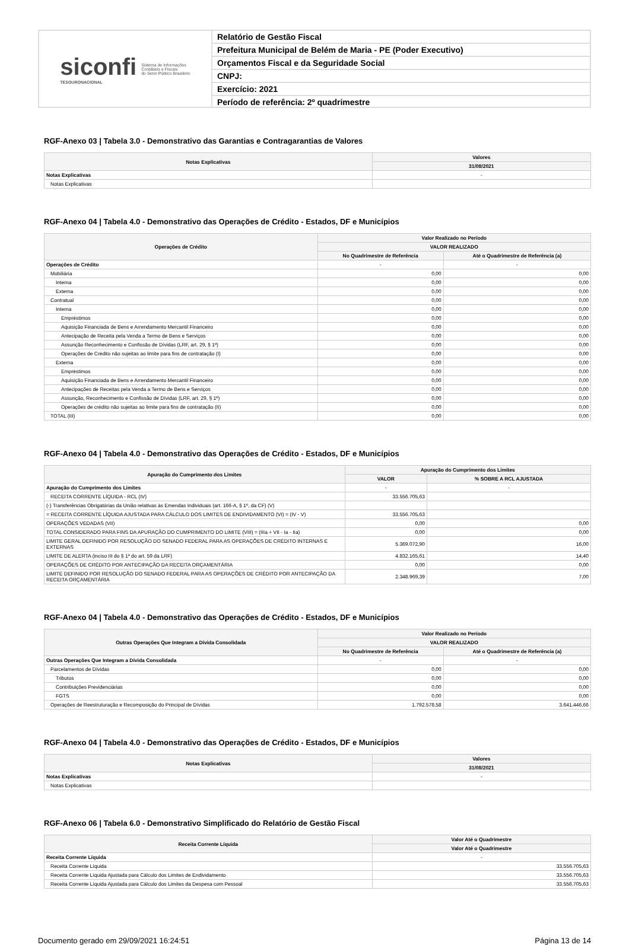siconfi
TESOURONACIONAL
Sistema de Informações
Contábeis e Fiscais
do Setor Público Brasileiro
Relatório de Gestão Fiscal
Prefeitura Municipal de Belém de Maria - PE (Poder Executivo)
Orçamentos Fiscal e da Seguridade Social
CNPJ:
Exercício: 2021
Período de referência: 2º quadrimestre
RGF-Anexo 03 | Tabela 3.0 - Demonstrativo das Garantias e Contragarantias de Valores
| Notas Explicativas | Valores |
| --- | --- |
| | 31/08/2021 |
| Notas Explicativas | - |
| Notas Explicativas | |
RGF-Anexo 04 | Tabela 4.0 - Demonstrativo das Operações de Crédito - Estados, DF e Municípios
| Operações de Crédito | Valor Realizado no Período | |
| --- | --- | --- |
| | VALOR REALIZADO | |
| | No Quadrimestre de Referência | Até o Quadrimestre de Referência (a) |
| Operações de Crédito | - | - |
| Mobiliária | 0,00 | 0,00 |
| Interna | 0,00 | 0,00 |
| Externa | 0,00 | 0,00 |
| Contratual | 0,00 | 0,00 |
| Interna | 0,00 | 0,00 |
| Empréstimos | 0,00 | 0,00 |
| Aquisição Financiada de Bens e Arrendamento Mercantil Financeiro | 0,00 | 0,00 |
| Antecipação de Receita pela Venda a Termo de Bens e Serviços | 0,00 | 0,00 |
| Assunção Reconhecimento e Confissão de Dívidas (LRF, art. 29, § 1º) | 0,00 | 0,00 |
| Operações de Crédito não sujeitas ao limite para fins de contratação (I) | 0,00 | 0,00 |
| Externa | 0,00 | 0,00 |
| Empréstimos | 0,00 | 0,00 |
| Aquisição Financiada de Bens e Arrendamento Mercantil Financeiro | 0,00 | 0,00 |
| Antecipações de Receitas pela Venda a Termo de Bens e Serviços | 0,00 | 0,00 |
| Assunção, Reconhecimento e Confissão de Dívidas (LRF, art. 29, § 1º) | 0,00 | 0,00 |
| Operações de crédito não sujeitas ao limite para fins de contratação (II) | 0,00 | 0,00 |
| TOTAL (III) | 0,00 | 0,00 |
RGF-Anexo 04 | Tabela 4.0 - Demonstrativo das Operações de Crédito - Estados, DF e Municípios
| Apuração do Cumprimento dos Limites | Apuração do Cumprimento dos Limites | |
| --- | --- | --- |
| | VALOR | % SOBRE A RCL AJUSTADA |
| Apuração do Cumprimento dos Limites | - | - |
| RECEITA CORRENTE LÍQUIDA - RCL (IV) | 33.556.705,63 | |
| (-) Transferências Obrigatórias da União relativas às Emendas Individuais (art. 166-A, § 1º, da CF) (V) | | |
| = RECEITA CORRENTE LÍQUIDA AJUSTADA PARA CÁLCULO DOS LIMITES DE ENDIVIDAMENTO (VI) = (IV - V) | 33.556.705,63 | |
| OPERAÇÕES VEDADAS (VII) | 0,00 | 0,00 |
| TOTAL CONSIDERADO PARA FINS DA APURAÇÃO DO CUMPRIMENTO DO LIMITE (VIII) = (IIIa + VII - Ia - IIa) | 0,00 | 0,00 |
| LIMITE GERAL DEFINIDO POR RESOLUÇÃO DO SENADO FEDERAL PARA AS OPERAÇÕES DE CRÉDITO INTERNAS E EXTERNAS | 5.369.072,90 | 16,00 |
| LIMITE DE ALERTA (inciso III do § 1º do art. 59 da LRF) | 4.832.165,61 | 14,40 |
| OPERAÇÕES DE CRÉDITO POR ANTECIPAÇÃO DA RECEITA ORÇAMENTÁRIA | 0,00 | 0,00 |
| LIMITE DEFINIDO POR RESOLUÇÃO DO SENADO FEDERAL PARA AS OPERAÇÕES DE CRÉDITO POR ANTECIPAÇÃO DA RECEITA ORÇAMENTÁRIA | 2.348.969,39 | 7,00 |
RGF-Anexo 04 | Tabela 4.0 - Demonstrativo das Operações de Crédito - Estados, DF e Municípios
| Outras Operações Que Integram a Dívida Consolidada | Valor Realizado no Período | |
| --- | --- | --- |
| | VALOR REALIZADO | |
| | No Quadrimestre de Referência | Até o Quadrimestre de Referência (a) |
| Outras Operações Que Integram a Dívida Consolidada | - | - |
| Parcelamentos de Dívidas | 0,00 | 0,00 |
| Tributos | 0,00 | 0,00 |
| Contribuições Previdenciárias | 0,00 | 0,00 |
| FGTS | 0,00 | 0,00 |
| Operações de Reestruturação e Recomposição do Principal de Dívidas | 1.792.578,58 | 3.641.446,66 |
RGF-Anexo 04 | Tabela 4.0 - Demonstrativo das Operações de Crédito - Estados, DF e Municípios
| Notas Explicativas | Valores |
| --- | --- |
| | 31/08/2021 |
| Notas Explicativas | - |
| Notas Explicativas | |
RGF-Anexo 06 | Tabela 6.0 - Demonstrativo Simplificado do Relatório de Gestão Fiscal
| Receita Corrente Líquida | Valor Até o Quadrimestre |
| --- | --- |
| | Valor Até o Quadrimestre |
| Receita Corrente Líquida | - |
| Receita Corrente Líquida | 33.556.705,63 |
| Receita Corrente Líquida Ajustada para Cálculo dos Limites de Endividamento | 33.556.705,63 |
| Receita Corrente Líquida Ajustada para Cálculo dos Limites da Despesa com Pessoal | 33.556.705,63 |
Documento gerado em 29/09/2021 16:24:51 Página 13 de 14